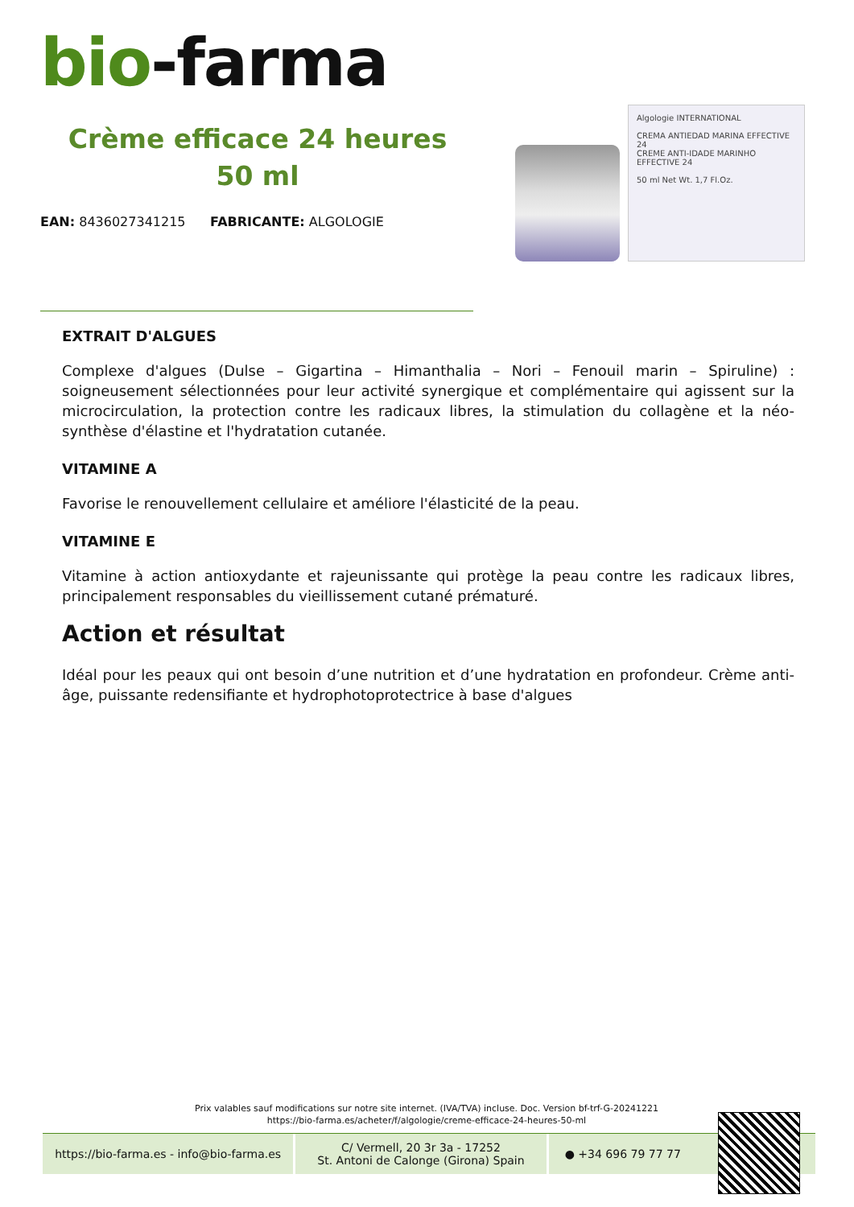bio-farma
Crème efficace 24 heures 50 ml
EAN: 8436027341215 FABRICANTE: ALGOLOGIE
Algologie INTERNATIONAL
CREMA ANTIEDAD MARINA EFFECTIVE 24
CREME ANTI-IDADE MARINHO EFFECTIVE 24
50 ml Net Wt. 1,7 Fl.Oz.
EXTRAIT D'ALGUES
Complexe d'algues (Dulse – Gigartina – Himanthalia – Nori – Fenouil marin – Spiruline) : soigneusement sélectionnées pour leur activité synergique et complémentaire qui agissent sur la microcirculation, la protection contre les radicaux libres, la stimulation du collagène et la néo-synthèse d'élastine et l'hydratation cutanée.
VITAMINE A
Favorise le renouvellement cellulaire et améliore l'élasticité de la peau.
VITAMINE E
Vitamine à action antioxydante et rajeunissante qui protège la peau contre les radicaux libres, principalement responsables du vieillissement cutané prématuré.
Action et résultat
Idéal pour les peaux qui ont besoin d’une nutrition et d’une hydratation en profondeur. Crème anti-âge, puissante redensifiante et hydrophotoprotectrice à base d'algues
Prix valables sauf modifications sur notre site internet. (IVA/TVA) incluse. Doc. Version bf-trf-G-20241221
https://bio-farma.es/acheter/f/algologie/creme-efficace-24-heures-50-ml
https://bio-farma.es - info@bio-farma.es
C/ Vermell, 20 3r 3a - 17252
St. Antoni de Calonge (Girona) Spain
● +34 696 79 77 77